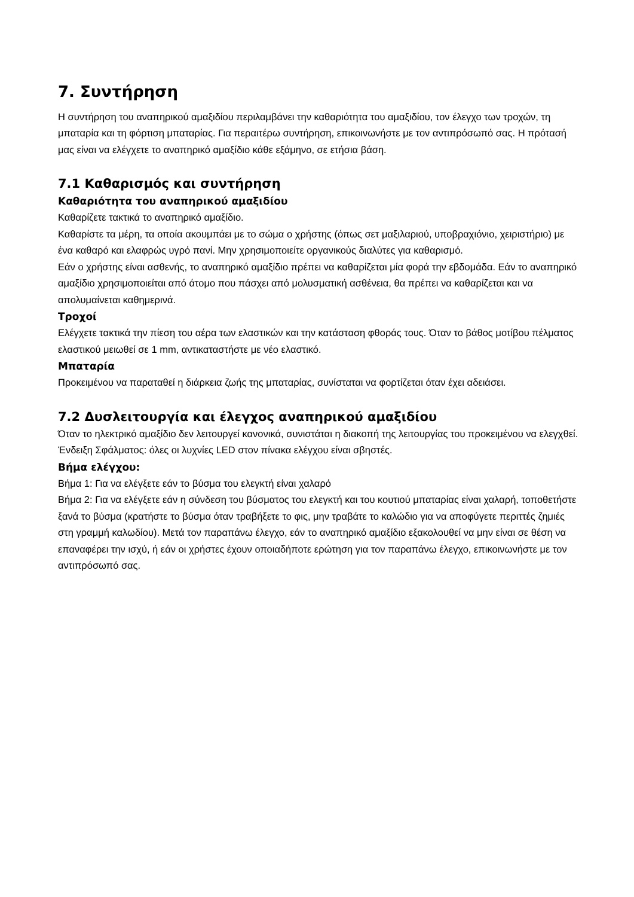7. Συντήρηση
Η συντήρηση του αναπηρικού αμαξιδίου περιλαμβάνει την καθαριότητα του αμαξιδίου, τον έλεγχο των τροχών, τη μπαταρία και τη φόρτιση μπαταρίας. Για περαιτέρω συντήρηση, επικοινωνήστε με τον αντιπρόσωπό σας. Η πρότασή μας είναι να ελέγχετε το αναπηρικό αμαξίδιο κάθε εξάμηνο, σε ετήσια βάση.
7.1 Καθαρισμός και συντήρηση
Καθαριότητα του αναπηρικού αμαξιδίου
Καθαρίζετε τακτικά το αναπηρικό αμαξίδιο.
Καθαρίστε τα μέρη, τα οποία ακουμπάει με το σώμα ο χρήστης (όπως σετ μαξιλαριού, υποβραχιόνιο, χειριστήριο) με ένα καθαρό και ελαφρώς υγρό πανί. Μην χρησιμοποιείτε οργανικούς διαλύτες για καθαρισμό.
Εάν ο χρήστης είναι ασθενής, το αναπηρικό αμαξίδιο πρέπει να καθαρίζεται μία φορά την εβδομάδα. Εάν το αναπηρικό αμαξίδιο χρησιμοποιείται από άτομο που πάσχει από μολυσματική ασθένεια, θα πρέπει να καθαρίζεται και να απολυμαίνεται καθημερινά.
Τροχοί
Ελέγχετε τακτικά την πίεση του αέρα των ελαστικών και την κατάσταση φθοράς τους. Όταν το βάθος μοτίβου πέλματος ελαστικού μειωθεί σε 1 mm, αντικαταστήστε με νέο ελαστικό.
Μπαταρία
Προκειμένου να παραταθεί η διάρκεια ζωής της μπαταρίας, συνίσταται να φορτίζεται όταν έχει αδειάσει.
7.2 Δυσλειτουργία και έλεγχος αναπηρικού αμαξιδίου
Όταν το ηλεκτρικό αμαξίδιο δεν λειτουργεί κανονικά, συνιστάται η διακοπή της λειτουργίας του προκειμένου να ελεγχθεί.
Ένδειξη Σφάλματος: όλες οι λυχνίες LED στον πίνακα ελέγχου είναι σβηστές.
Βήμα ελέγχου:
Βήμα 1: Για να ελέγξετε εάν το βύσμα του ελεγκτή είναι χαλαρό
Βήμα 2: Για να ελέγξετε εάν η σύνδεση του βύσματος του ελεγκτή και του κουτιού μπαταρίας είναι χαλαρή, τοποθετήστε ξανά το βύσμα (κρατήστε το βύσμα όταν τραβήξετε το φις, μην τραβάτε το καλώδιο για να αποφύγετε περιττές ζημιές στη γραμμή καλωδίου). Μετά τον παραπάνω έλεγχο, εάν το αναπηρικό αμαξίδιο εξακολουθεί να μην είναι σε θέση να επαναφέρει την ισχύ, ή εάν οι χρήστες έχουν οποιαδήποτε ερώτηση για τον παραπάνω έλεγχο, επικοινωνήστε με τον αντιπρόσωπό σας.